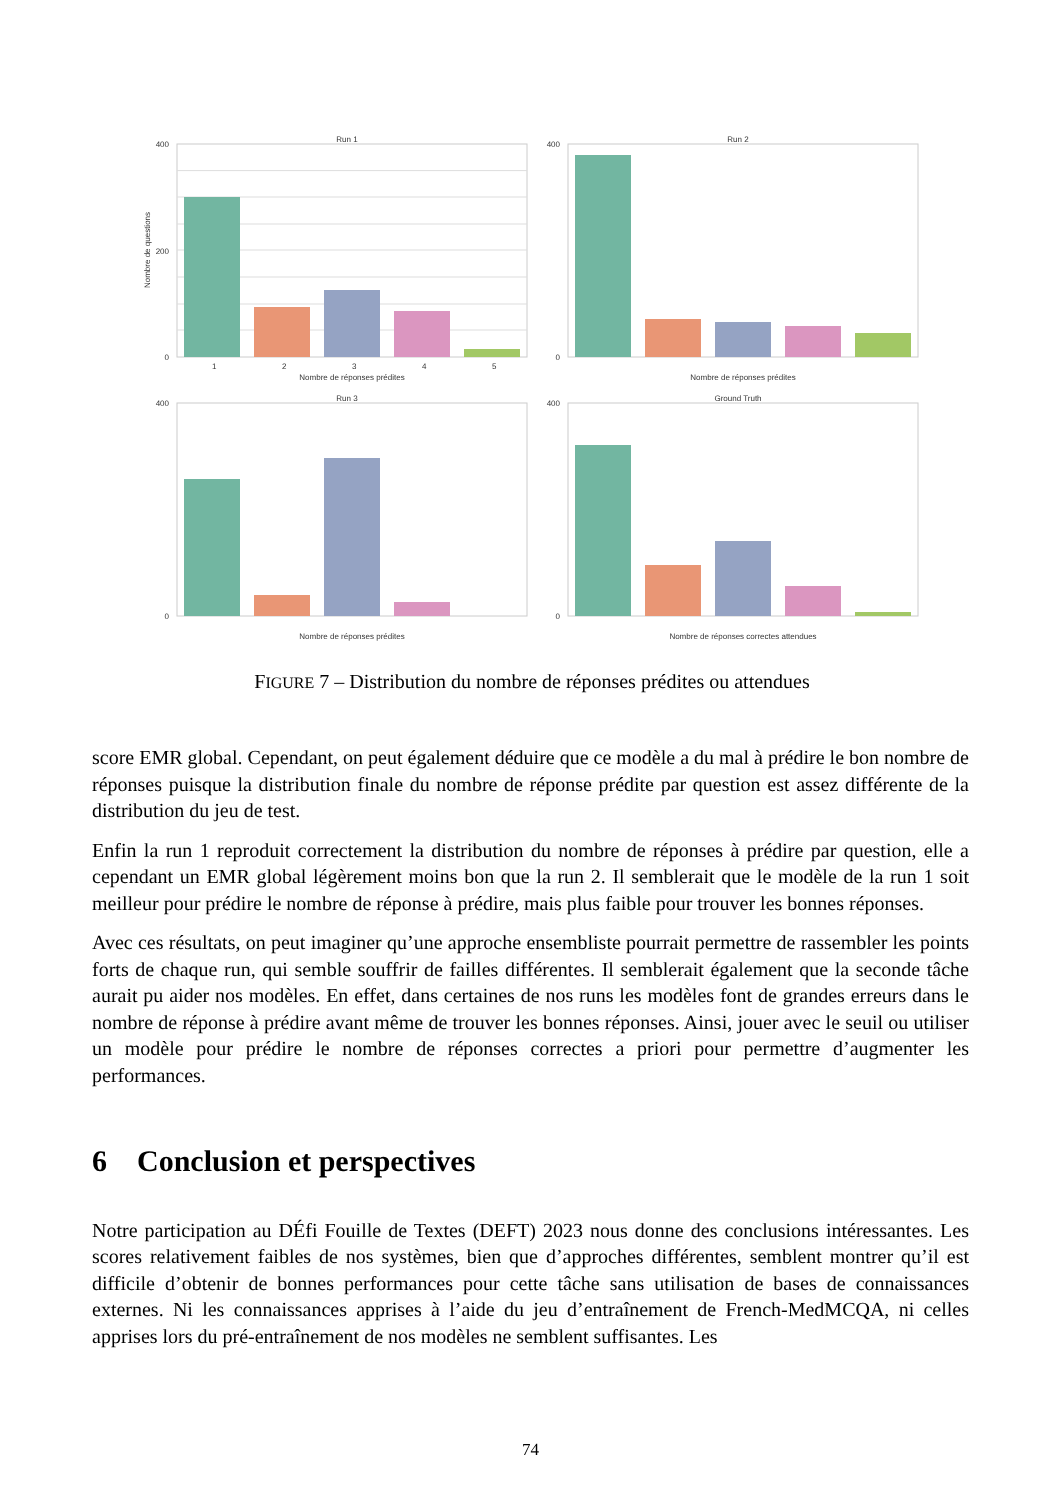Run 1
400
200
0
1
2
3
4
5
Nombre de réponses prédites
Nombre de questions
Run 2
400
0
Nombre de réponses prédites
Run 3
400
0
Nombre de réponses prédites
Ground Truth
400
0
Nombre de réponses correctes attendues
FIGURE 7 – Distribution du nombre de réponses prédites ou attendues
score EMR global. Cependant, on peut également déduire que ce modèle a du mal à prédire le bon nombre de réponses puisque la distribution finale du nombre de réponse prédite par question est assez différente de la distribution du jeu de test.
Enfin la run 1 reproduit correctement la distribution du nombre de réponses à prédire par question, elle a cependant un EMR global légèrement moins bon que la run 2. Il semblerait que le modèle de la run 1 soit meilleur pour prédire le nombre de réponse à prédire, mais plus faible pour trouver les bonnes réponses.
Avec ces résultats, on peut imaginer qu’une approche ensembliste pourrait permettre de rassembler les points forts de chaque run, qui semble souffrir de failles différentes. Il semblerait également que la seconde tâche aurait pu aider nos modèles. En effet, dans certaines de nos runs les modèles font de grandes erreurs dans le nombre de réponse à prédire avant même de trouver les bonnes réponses. Ainsi, jouer avec le seuil ou utiliser un modèle pour prédire le nombre de réponses correctes a priori pour permettre d’augmenter les performances.
6 Conclusion et perspectives
Notre participation au DÉfi Fouille de Textes (DEFT) 2023 nous donne des conclusions intéressantes. Les scores relativement faibles de nos systèmes, bien que d’approches différentes, semblent montrer qu’il est difficile d’obtenir de bonnes performances pour cette tâche sans utilisation de bases de connaissances externes. Ni les connaissances apprises à l’aide du jeu d’entraînement de French-MedMCQA, ni celles apprises lors du pré-entraînement de nos modèles ne semblent suffisantes. Les
74